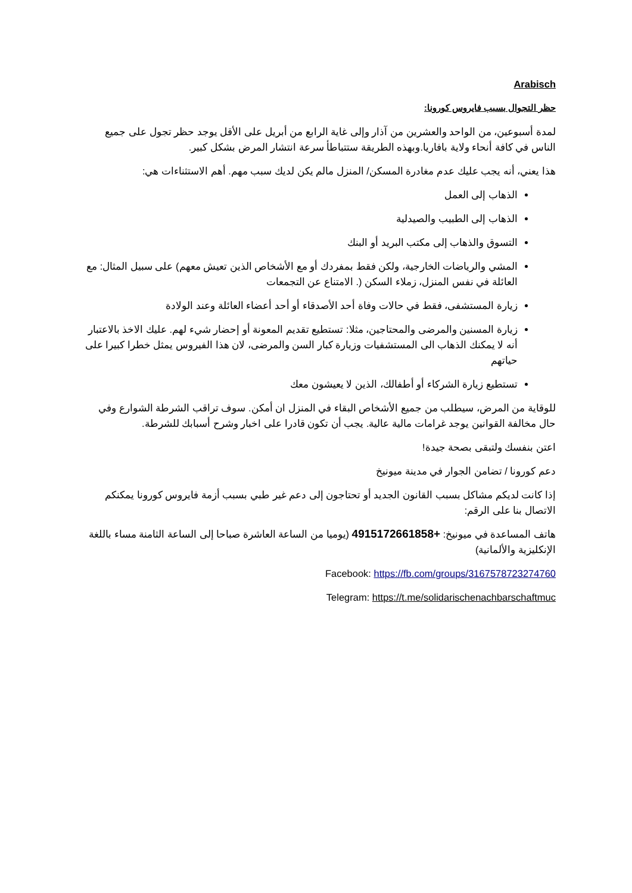Arabisch
حظر التجوال بسبب فايروس كورونا:
لمدة أسبوعين، من الواحد والعشرين من آذار وإلى غاية الرابع من أبريل على الأقل يوجد حظر تجول على جميع الناس في كافة أنحاء ولاية بافاريا.وبهذه الطريقة ستتباطأ سرعة انتشار المرض بشكل كبير.
هذا يعني، أنه يجب عليك عدم مغادرة المسكن/ المنزل مالم يكن لديك سبب مهم. أهم الاستثناءات هي:
الذهاب إلى العمل
الذهاب إلى الطبيب والصيدلية
التسوق والذهاب إلى مكتب البريد أو البنك
المشي والرياضات الخارجية، ولكن فقط بمفردك أو مع الأشخاص الذين تعيش معهم) على سبيل المثال: مع العائلة في نفس المنزل، زملاء السكن (. الامتناع عن التجمعات
زيارة المستشفى، فقط في حالات وفاة أحد الأصدقاء أو أحد أعضاء العائلة وعند الولادة
زيارة المسنين والمرضى والمحتاجين، مثلا: تستطيع تقديم المعونة أو إحضار شيء لهم. عليك الاخذ بالاعتبار أنه لا يمكنك الذهاب الى المستشفيات وزيارة كبار السن والمرضى، لان هذا الفيروس يمثل خطرا كبيرا على حياتهم
تستطيع زيارة الشركاء أو أطفالك، الذين لا يعيشون معك
للوقاية من المرض، سيطلب من جميع الأشخاص البقاء في المنزل ان أمكن. سوف تراقب الشرطة الشوارع وفي حال مخالفة القوانين يوجد غرامات مالية عالية. يجب أن تكون قادرا على اخبار وشرح أسبابك للشرطة.
اعتن بنفسك ولتبقى بصحة جيدة!
دعم كورونا / تضامن الجوار في مدينة ميونيخ
إذا كانت لديكم مشاكل بسبب القانون الجديد أو تحتاجون إلى دعم غير طبي بسبب أزمة فايروس كورونا يمكنكم الاتصال بنا على الرقم:
هاتف المساعدة في ميونيخ: +4915172661858 (يوميا من الساعة العاشرة صباحا إلى الساعة الثامنة مساء باللغة الإنكليزية والألمانية)
Facebook: https://fb.com/groups/3167578723274760
Telegram: https://t.me/solidarischenachbarschaftmuc